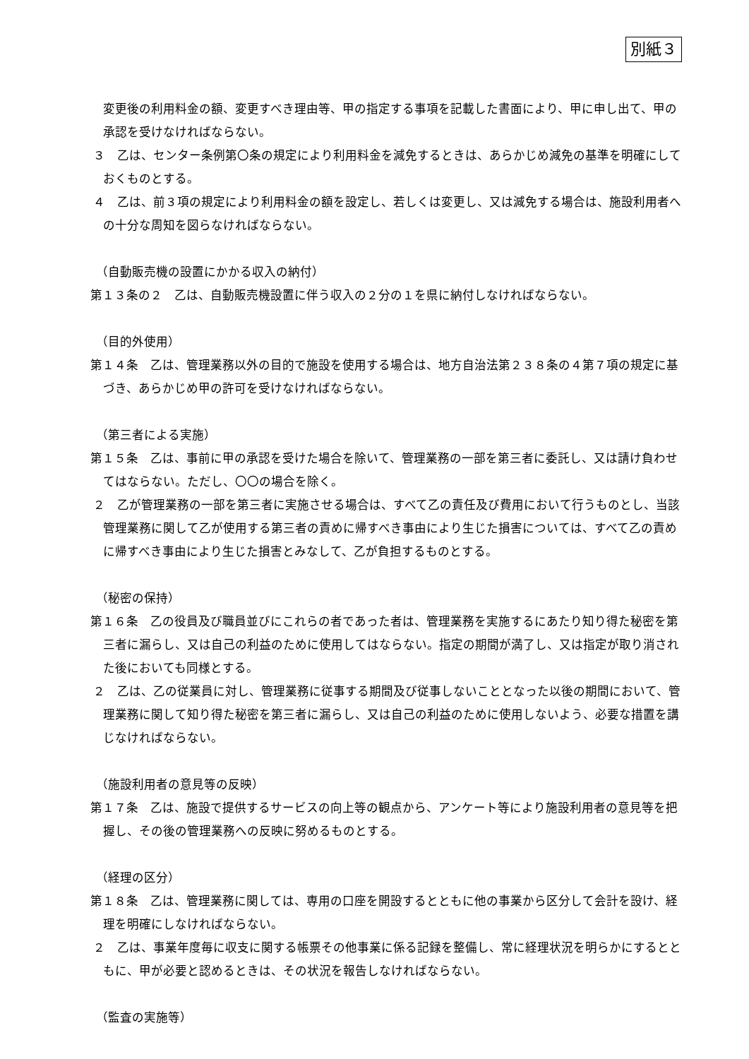別紙３
変更後の利用料金の額、変更すべき理由等、甲の指定する事項を記載した書面により、甲に申し出て、甲の承認を受けなければならない。
３　乙は、センター条例第〇条の規定により利用料金を減免するときは、あらかじめ減免の基準を明確にしておくものとする。
４　乙は、前３項の規定により利用料金の額を設定し、若しくは変更し、又は減免する場合は、施設利用者への十分な周知を図らなければならない。
（自動販売機の設置にかかる収入の納付）
第１３条の２　乙は、自動販売機設置に伴う収入の２分の１を県に納付しなければならない。
（目的外使用）
第１４条　乙は、管理業務以外の目的で施設を使用する場合は、地方自治法第２３８条の４第７項の規定に基づき、あらかじめ甲の許可を受けなければならない。
（第三者による実施）
第１５条　乙は、事前に甲の承認を受けた場合を除いて、管理業務の一部を第三者に委託し、又は請け負わせてはならない。ただし、〇〇の場合を除く。
２　乙が管理業務の一部を第三者に実施させる場合は、すべて乙の責任及び費用において行うものとし、当該管理業務に関して乙が使用する第三者の責めに帰すべき事由により生じた損害については、すべて乙の責めに帰すべき事由により生じた損害とみなして、乙が負担するものとする。
（秘密の保持）
第１６条　乙の役員及び職員並びにこれらの者であった者は、管理業務を実施するにあたり知り得た秘密を第三者に漏らし、又は自己の利益のために使用してはならない。指定の期間が満了し、又は指定が取り消された後においても同様とする。
２　乙は、乙の従業員に対し、管理業務に従事する期間及び従事しないこととなった以後の期間において、管理業務に関して知り得た秘密を第三者に漏らし、又は自己の利益のために使用しないよう、必要な措置を講じなければならない。
（施設利用者の意見等の反映）
第１７条　乙は、施設で提供するサービスの向上等の観点から、アンケート等により施設利用者の意見等を把握し、その後の管理業務への反映に努めるものとする。
（経理の区分）
第１８条　乙は、管理業務に関しては、専用の口座を開設するとともに他の事業から区分して会計を設け、経理を明確にしなければならない。
２　乙は、事業年度毎に収支に関する帳票その他事業に係る記録を整備し、常に経理状況を明らかにするとともに、甲が必要と認めるときは、その状況を報告しなければならない。
（監査の実施等）